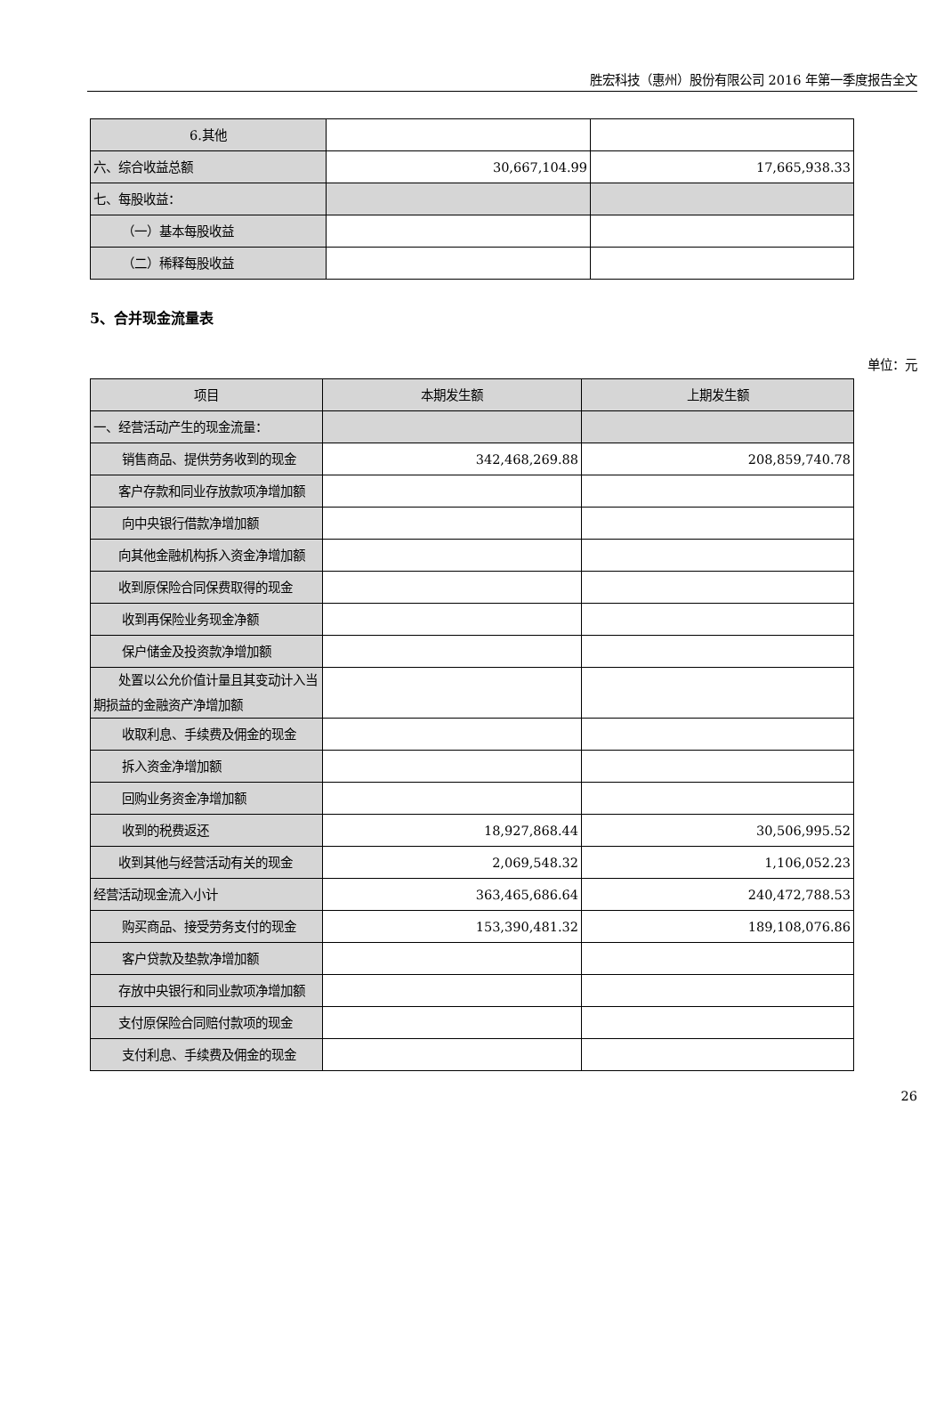胜宏科技（惠州）股份有限公司 2016 年第一季度报告全文
| 6.其他 | | |
| 六、综合收益总额 | 30,667,104.99 | 17,665,938.33 |
| 七、每股收益： | | |
| （一）基本每股收益 | | |
| （二）稀释每股收益 | | |
5、合并现金流量表
单位：元
| 项目 | 本期发生额 | 上期发生额 |
| --- | --- | --- |
| 一、经营活动产生的现金流量： | | |
| 销售商品、提供劳务收到的现金 | 342,468,269.88 | 208,859,740.78 |
| 客户存款和同业存放款项净增加额 | | |
| 向中央银行借款净增加额 | | |
| 向其他金融机构拆入资金净增加额 | | |
| 收到原保险合同保费取得的现金 | | |
| 收到再保险业务现金净额 | | |
| 保户储金及投资款净增加额 | | |
| 处置以公允价值计量且其变动计入当期损益的金融资产净增加额 | | |
| 收取利息、手续费及佣金的现金 | | |
| 拆入资金净增加额 | | |
| 回购业务资金净增加额 | | |
| 收到的税费返还 | 18,927,868.44 | 30,506,995.52 |
| 收到其他与经营活动有关的现金 | 2,069,548.32 | 1,106,052.23 |
| 经营活动现金流入小计 | 363,465,686.64 | 240,472,788.53 |
| 购买商品、接受劳务支付的现金 | 153,390,481.32 | 189,108,076.86 |
| 客户贷款及垫款净增加额 | | |
| 存放中央银行和同业款项净增加额 | | |
| 支付原保险合同赔付款项的现金 | | |
| 支付利息、手续费及佣金的现金 | | |
26